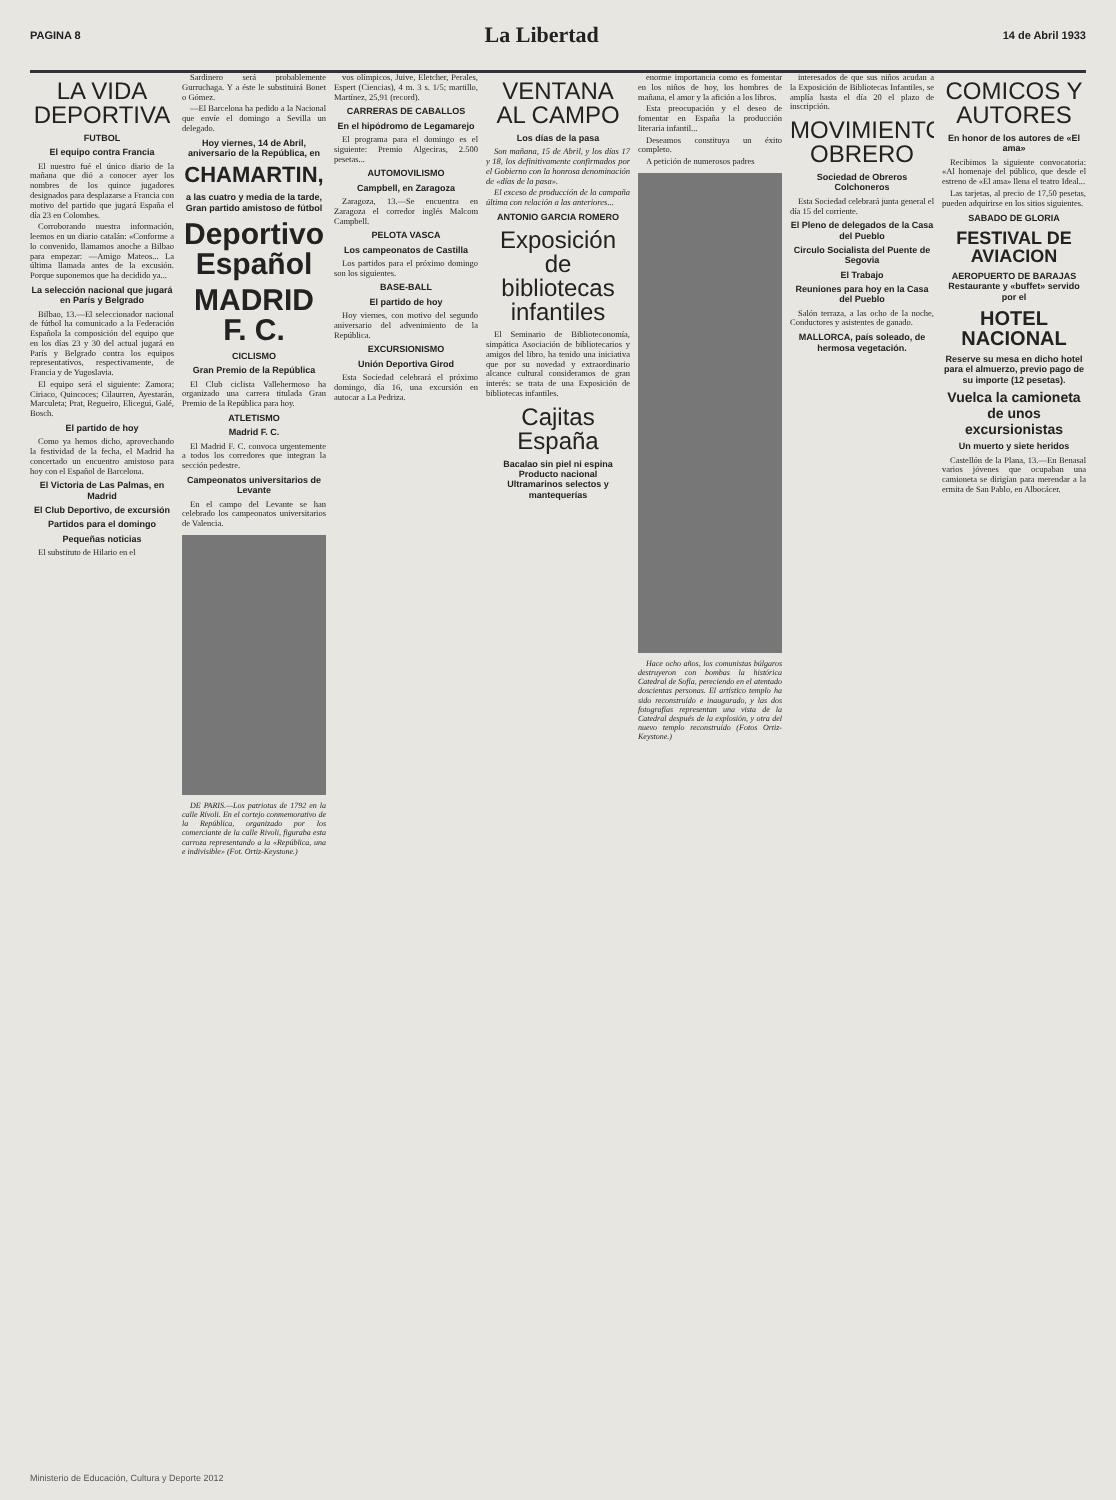PAGINA 8 La Libertad 14 de Abril 1933
LA VIDA DEPORTIVA
FUTBOL
El equipo contra Francia
El nuestro fué el único diario de la mañana que dió a conocer ayer los nombres de los quince jugadores designados para desplazarse a Francia con motivo del partido que jugará España el día 23 en Colombes.
Corroborando nuestra información, leemos en un diario catalán: «Conforme a lo convenido, llamamos anoche a Bilbao para empezar: —Amigo Mateos... La última llamada antes de la excusión. Porque suponemos que ha decidido ya...
La selección nacional que jugará en París y Belgrado
Bilbao, 13.—El seleccionador nacional de fútbol ha comunicado a la Federación Española la composición del equipo que en los días 23 y 30 del actual jugará en París y Belgrado contra los equipos representativos, respectivamente, de Francia y de Yugoslavia.
El equipo será el siguiente: Zamora; Ciriaco, Quincoces; Cilaurren, Ayestarán, Marculeta; Prat, Regueiro, Elicegui, Galé, Bosch.
El partido de hoy
Como ya hemos dicho, aprovechando la festividad de la fecha, el Madrid ha concertado un encuentro amistoso para hoy con el Español de Barcelona.
El Victoria de Las Palmas, en Madrid
El Club Deportivo, de excursión
Partidos para el domingo
Pequeñas noticias
El substituto de Hilario en el
Sardinero será probablemente Gurruchaga. Y a éste le substituirá Bonet o Gómez.
—El Barcelona ha pedido a la Nacional que envíe el domingo a Sevilla un delegado.
Hoy viernes, 14 de Abril, aniversario de la República, en
CHAMARTIN,
a las cuatro y media de la tarde, Gran partido amistoso de fútbol
Deportivo Español
MADRID F. C.
CICLISMO
Gran Premio de la República
El Club ciclista Vallehermoso ha organizado una carrera titulada Gran Premio de la República para hoy.
ATLETISMO
Madrid F. C.
El Madrid F. C. convoca urgentemente a todos los corredores que integran la sección pedestre.
Campeonatos universitarios de Levante
En el campo del Levante se han celebrado los campeonatos universitarios de Valencia.
DE PARIS.—Los patriotas de 1792 en la calle Rívoli. En el cortejo conmemorativo de la República, organizado por los comerciante de la calle Rivoli, figuraba esta carroza representando a la «República, una e indivisible» (Fot. Ortiz-Keystone.)
vos olímpicos, Juive, Eletcher, Perales, Espert (Ciencias), 4 m. 3 s. 1/5; martillo, Martínez, 25,91 (record).
CARRERAS DE CABALLOS
En el hipódromo de Legamarejo
El programa para el domingo es el siguiente: Premio Algeciras, 2.500 pesetas...
AUTOMOVILISMO
Campbell, en Zaragoza
Zaragoza, 13.—Se encuentra en Zaragoza el corredor inglés Malcom Campbell.
PELOTA VASCA
Los campeonatos de Castilla
Los partidos para el próximo domingo son los siguientes.
BASE-BALL
El partido de hoy
Hoy viernes, con motivo del segundo aniversario del advenimiento de la República.
EXCURSIONISMO
Unión Deportiva Girod
Esta Sociedad celebrará el próximo domingo, día 16, una excursión en autocar a La Pedriza.
VENTANA AL CAMPO
Los días de la pasa
Son mañana, 15 de Abril, y los días 17 y 18, los definitivamente confirmados por el Gobierno con la honrosa denominación de «días de la pasa».
El exceso de producción de la campaña última con relación a las anteriores...
ANTONIO GARCIA ROMERO
Exposición de bibliotecas infantiles
El Seminario de Biblioteconomía, simpática Asociación de bibliotecarios y amigos del libro, ha tenido una iniciativa que por su novedad y extraordinario alcance cultural consideramos de gran interés: se trata de una Exposición de bibliotecas infantiles.
Cajitas España
Bacalao sin piel ni espina
Producto nacional
Ultramarinos selectos y mantequerías
enorme importancia como es fomentar en los niños de hoy, los hombres de mañana, el amor y la afición a los libros.
Esta preocupación y el deseo de fomentar en España la producción literaria infantil...
Deseamos constituya un éxito completo.
A petición de numerosos padres
Hace ocho años, los comunistas búlgaros destruyeron con bombas la histórica Catedral de Sofía, pereciendo en el atentado doscientas personas. El artístico templo ha sido reconstruído e inaugurado, y las dos fotografías representan una vista de la Catedral después de la explosión, y otra del nuevo templo reconstruído (Fotos Ortiz-Keystone.)
interesados de que sus niños acudan a la Exposición de Bibliotecas Infantiles, se amplía hasta el día 20 el plazo de inscripción.
MOVIMIENTO OBRERO
Sociedad de Obreros Colchoneros
Esta Sociedad celebrará junta general el día 15 del corriente.
El Pleno de delegados de la Casa del Pueblo
Circulo Socialista del Puente de Segovia
El Trabajo
Reuniones para hoy en la Casa del Pueblo
Salón terraza, a las ocho de la noche, Conductores y asistentes de ganado.
MALLORCA, país soleado, de hermosa vegetación.
COMICOS Y AUTORES
En honor de los autores de «El ama»
Recibimos la siguiente convocatoria: «Al homenaje del público, que desde el estreno de «El ama» llena el teatro Ideal...
Las tarjetas, al precio de 17,50 pesetas, pueden adquirirse en los sitios siguientes.
SABADO DE GLORIA
FESTIVAL DE AVIACION
AEROPUERTO DE BARAJAS
Restaurante y «buffet» servido por el
HOTEL NACIONAL
Reserve su mesa en dicho hotel para el almuerzo, previo pago de su importe (12 pesetas).
Vuelca la camioneta de unos excursionistas
Un muerto y siete heridos
Castellón de la Plana, 13.—En Benasal varios jóvenes que ocupaban una camioneta se dirigían para merendar a la ermita de San Pablo, en Albocácer.
Ministerio de Educación, Cultura y Deporte 2012